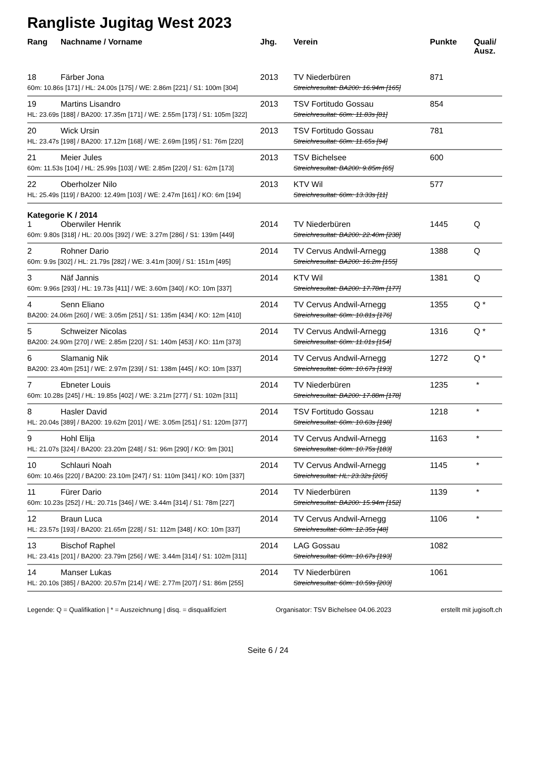Rangliste Jugitag West 2023
| Rang | Nachname / Vorname | Jhg. | Verein | Punkte | Quali/ Ausz. |
| --- | --- | --- | --- | --- | --- |
| 18 | Färber Jona | 2013 | TV Niederbüren | 871 | |
| 60m: 10.86s [171] / HL: 24.00s [175] / WE: 2.86m [221] / S1: 100m [304] | | | Streichresultat: BA200: 16.94m [165] | | |
| 19 | Martins Lisandro | 2013 | TSV Fortitudo Gossau | 854 | |
| HL: 23.69s [188] / BA200: 17.35m [171] / WE: 2.55m [173] / S1: 105m [322] | | | Streichresultat: 60m: 11.83s [81] | | |
| 20 | Wick Ursin | 2013 | TSV Fortitudo Gossau | 781 | |
| HL: 23.47s [198] / BA200: 17.12m [168] / WE: 2.69m [195] / S1: 76m [220] | | | Streichresultat: 60m: 11.65s [94] | | |
| 21 | Meier Jules | 2013 | TSV Bichelsee | 600 | |
| 60m: 11.53s [104] / HL: 25.99s [103] / WE: 2.85m [220] / S1: 62m [173] | | | Streichresultat: BA200: 9.85m [65] | | |
| 22 | Oberholzer Nilo | 2013 | KTV Wil | 577 | |
| HL: 25.49s [119] / BA200: 12.49m [103] / WE: 2.47m [161] / KO: 6m [194] | | | Streichresultat: 60m: 13.33s [11] | | |
| Kategorie K / 2014 | | | | | |
| 1 | Oberwiler Henrik | 2014 | TV Niederbüren | 1445 | Q |
| 60m: 9.80s [318] / HL: 20.00s [392] / WE: 3.27m [286] / S1: 139m [449] | | | Streichresultat: BA200: 22.40m [238] | | |
| 2 | Rohner Dario | 2014 | TV Cervus Andwil-Arnegg | 1388 | Q |
| 60m: 9.9s [302] / HL: 21.79s [282] / WE: 3.41m [309] / S1: 151m [495] | | | Streichresultat: BA200: 16.2m [155] | | |
| 3 | Näf Jannis | 2014 | KTV Wil | 1381 | Q |
| 60m: 9.96s [293] / HL: 19.73s [411] / WE: 3.60m [340] / KO: 10m [337] | | | Streichresultat: BA200: 17.78m [177] | | |
| 4 | Senn Eliano | 2014 | TV Cervus Andwil-Arnegg | 1355 | Q * |
| BA200: 24.06m [260] / WE: 3.05m [251] / S1: 135m [434] / KO: 12m [410] | | | Streichresultat: 60m: 10.81s [176] | | |
| 5 | Schweizer Nicolas | 2014 | TV Cervus Andwil-Arnegg | 1316 | Q * |
| BA200: 24.90m [270] / WE: 2.85m [220] / S1: 140m [453] / KO: 11m [373] | | | Streichresultat: 60m: 11.01s [154] | | |
| 6 | Slamanig Nik | 2014 | TV Cervus Andwil-Arnegg | 1272 | Q * |
| BA200: 23.40m [251] / WE: 2.97m [239] / S1: 138m [445] / KO: 10m [337] | | | Streichresultat: 60m: 10.67s [193] | | |
| 7 | Ebneter Louis | 2014 | TV Niederbüren | 1235 | * |
| 60m: 10.28s [245] / HL: 19.85s [402] / WE: 3.21m [277] / S1: 102m [311] | | | Streichresultat: BA200: 17.88m [178] | | |
| 8 | Hasler David | 2014 | TSV Fortitudo Gossau | 1218 | * |
| HL: 20.04s [389] / BA200: 19.62m [201] / WE: 3.05m [251] / S1: 120m [377] | | | Streichresultat: 60m: 10.63s [198] | | |
| 9 | Hohl Elija | 2014 | TV Cervus Andwil-Arnegg | 1163 | * |
| HL: 21.07s [324] / BA200: 23.20m [248] / S1: 96m [290] / KO: 9m [301] | | | Streichresultat: 60m: 10.75s [183] | | |
| 10 | Schlauri Noah | 2014 | TV Cervus Andwil-Arnegg | 1145 | * |
| 60m: 10.46s [220] / BA200: 23.10m [247] / S1: 110m [341] / KO: 10m [337] | | | Streichresultat: HL: 23.32s [205] | | |
| 11 | Fürer Dario | 2014 | TV Niederbüren | 1139 | * |
| 60m: 10.23s [252] / HL: 20.71s [346] / WE: 3.44m [314] / S1: 78m [227] | | | Streichresultat: BA200: 15.94m [152] | | |
| 12 | Braun Luca | 2014 | TV Cervus Andwil-Arnegg | 1106 | * |
| HL: 23.57s [193] / BA200: 21.65m [228] / S1: 112m [348] / KO: 10m [337] | | | Streichresultat: 60m: 12.35s [48] | | |
| 13 | Bischof Raphel | 2014 | LAG Gossau | 1082 | |
| HL: 23.41s [201] / BA200: 23.79m [256] / WE: 3.44m [314] / S1: 102m [311] | | | Streichresultat: 60m: 10.67s [193] | | |
| 14 | Manser Lukas | 2014 | TV Niederbüren | 1061 | |
| HL: 20.10s [385] / BA200: 20.57m [214] / WE: 2.77m [207] / S1: 86m [255] | | | Streichresultat: 60m: 10.59s [203] | | |
Legende: Q = Qualifikation | * = Auszeichnung | disq. = disqualifiziert Organisator: TSV Bichelsee 04.06.2023 erstellt mit jugisoft.ch
Seite 6 / 24